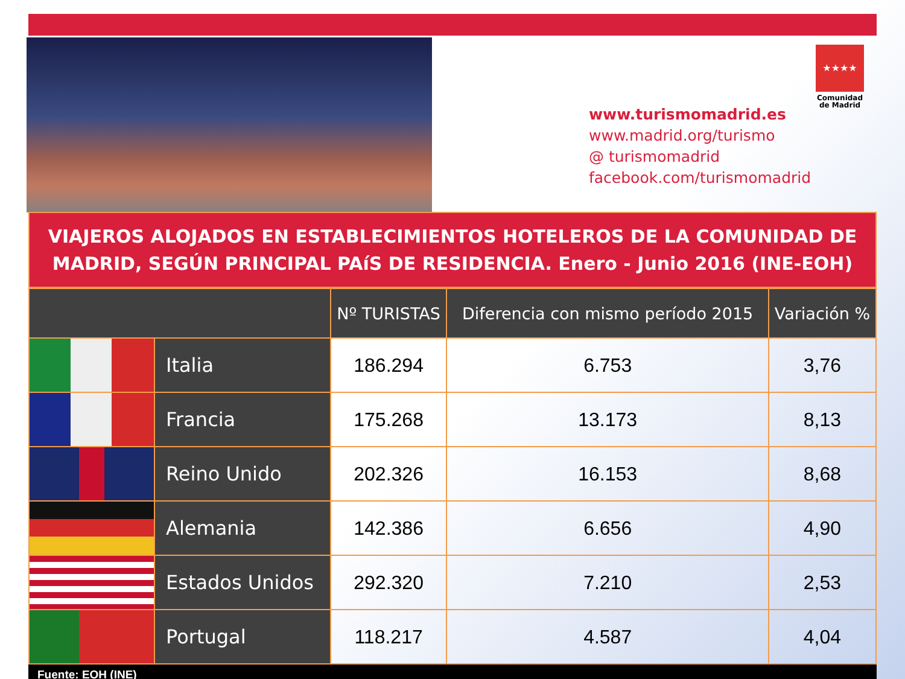★★★★
Comunidad de Madrid
www.turismomadrid.es
www.madrid.org/turismo
@ turismomadrid
facebook.com/turismomadrid
VIAJEROS ALOJADOS EN ESTABLECIMIENTOS HOTELEROS DE LA COMUNIDAD DE MADRID, SEGÚN PRINCIPAL PAíS DE RESIDENCIA. Enero - Junio 2016 (INE-EOH)
| | | Nº TURISTAS | Diferencia con mismo período 2015 | Variación % |
| --- | --- | --- | --- | --- |
| | Italia | 186.294 | 6.753 | 3,76 |
| | Francia | 175.268 | 13.173 | 8,13 |
| | Reino Unido | 202.326 | 16.153 | 8,68 |
| | Alemania | 142.386 | 6.656 | 4,90 |
| | Estados Unidos | 292.320 | 7.210 | 2,53 |
| | Portugal | 118.217 | 4.587 | 4,04 |
Fuente: EOH (INE)